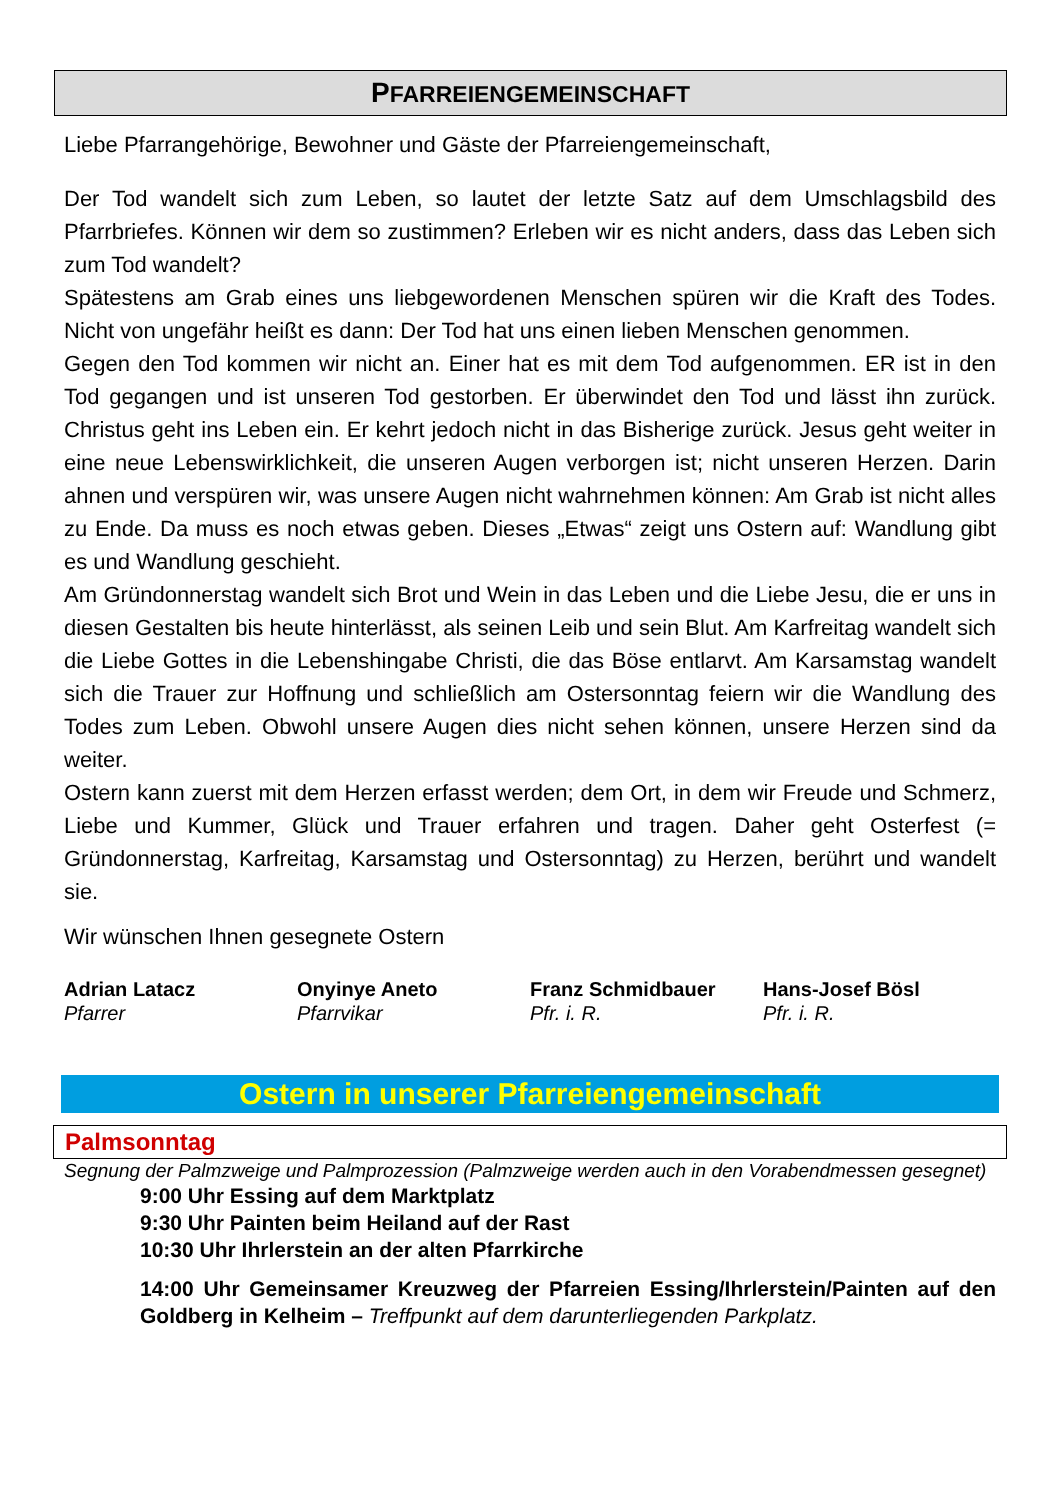PFARREIENGEMEINSCHAFT
Liebe Pfarrangehörige, Bewohner und Gäste der Pfarreiengemeinschaft,
Der Tod wandelt sich zum Leben, so lautet der letzte Satz auf dem Umschlagsbild des Pfarrbriefes. Können wir dem so zustimmen? Erleben wir es nicht anders, dass das Leben sich zum Tod wandelt?
Spätestens am Grab eines uns liebgewordenen Menschen spüren wir die Kraft des Todes. Nicht von ungefähr heißt es dann: Der Tod hat uns einen lieben Menschen genommen.
Gegen den Tod kommen wir nicht an. Einer hat es mit dem Tod aufgenommen. ER ist in den Tod gegangen und ist unseren Tod gestorben. Er überwindet den Tod und lässt ihn zurück. Christus geht ins Leben ein. Er kehrt jedoch nicht in das Bisherige zurück. Jesus geht weiter in eine neue Lebenswirklichkeit, die unseren Augen verborgen ist; nicht unseren Herzen. Darin ahnen und verspüren wir, was unsere Augen nicht wahrnehmen können: Am Grab ist nicht alles zu Ende. Da muss es noch etwas geben. Dieses „Etwas“ zeigt uns Ostern auf: Wandlung gibt es und Wandlung geschieht.
Am Gründonnerstag wandelt sich Brot und Wein in das Leben und die Liebe Jesu, die er uns in diesen Gestalten bis heute hinterlässt, als seinen Leib und sein Blut. Am Karfreitag wandelt sich die Liebe Gottes in die Lebenshingabe Christi, die das Böse entlarvt. Am Karsamstag wandelt sich die Trauer zur Hoffnung und schließlich am Ostersonntag feiern wir die Wandlung des Todes zum Leben. Obwohl unsere Augen dies nicht sehen können, unsere Herzen sind da weiter.
Ostern kann zuerst mit dem Herzen erfasst werden; dem Ort, in dem wir Freude und Schmerz, Liebe und Kummer, Glück und Trauer erfahren und tragen. Daher geht Osterfest (= Gründonnerstag, Karfreitag, Karsamstag und Ostersonntag) zu Herzen, berührt und wandelt sie.
Wir wünschen Ihnen gesegnete Ostern
Adrian Latacz
Pfarrer
Onyinye Aneto
Pfarrvikar
Franz Schmidbauer
Pfr. i. R.
Hans-Josef Bösl
Pfr. i. R.
Ostern in unserer Pfarreiengemeinschaft
Palmsonntag
Segnung der Palmzweige und Palmprozession (Palmzweige werden auch in den Vorabendmessen gesegnet)
9:00 Uhr Essing auf dem Marktplatz
9:30 Uhr Painten beim Heiland auf der Rast
10:30 Uhr Ihrlerstein an der alten Pfarrkirche
14:00 Uhr Gemeinsamer Kreuzweg der Pfarreien Essing/Ihrlerstein/Painten auf den Goldberg in Kelheim – Treffpunkt auf dem darunterliegenden Parkplatz.